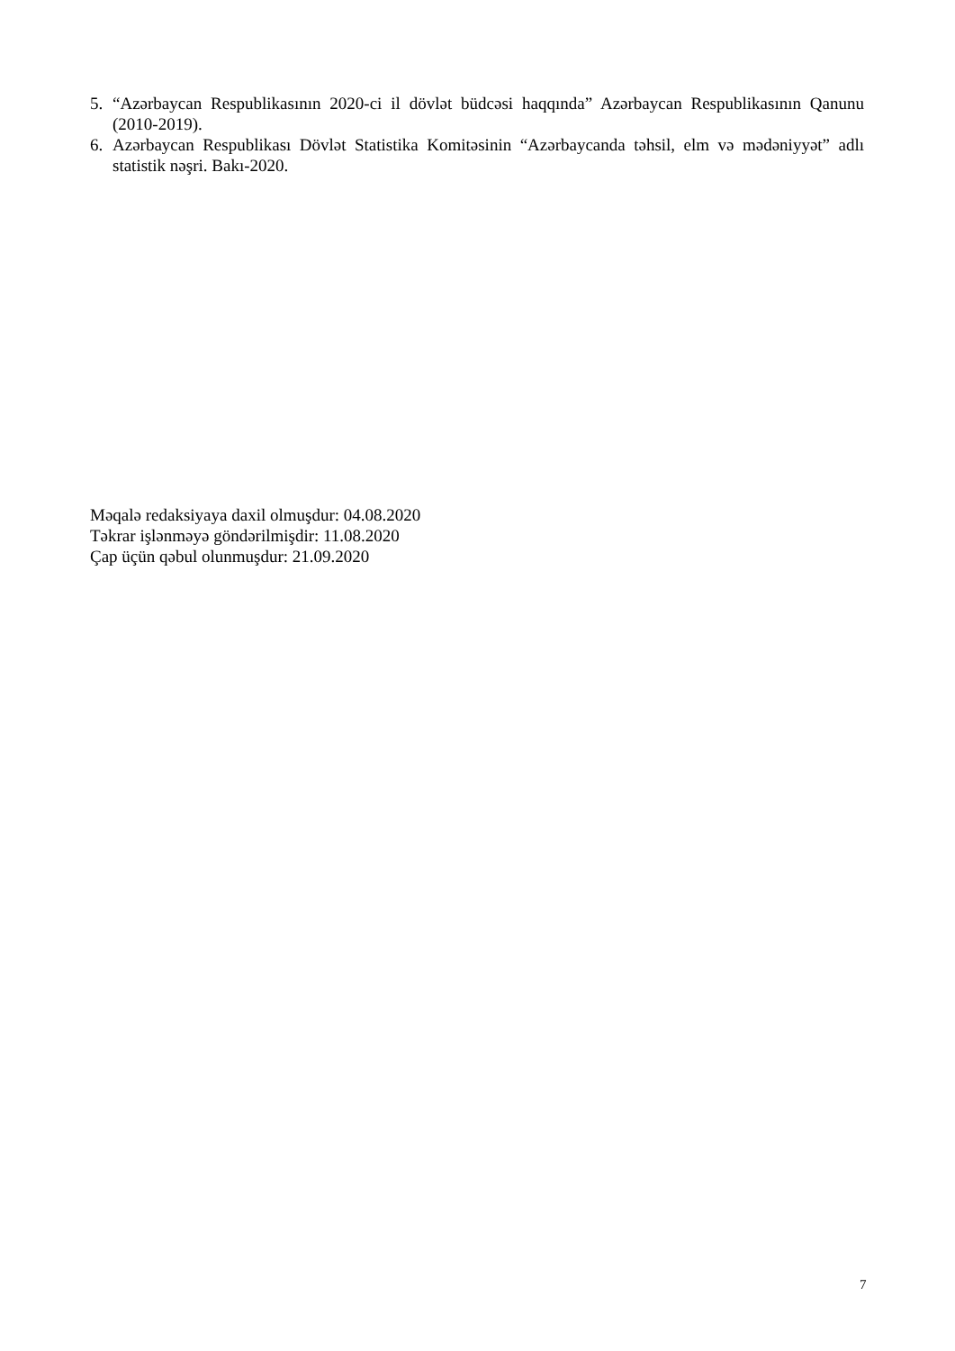5. “Azərbaycan Respublikasının 2020-ci il dövlət büdcəsi haqqında” Azərbaycan Respublikasının Qanunu (2010-2019).
6. Azərbaycan Respublikası Dövlət Statistika Komitəsinin “Azərbaycanda təhsil, elm və mədəniyyət” adlı statistik nəşri. Bakı-2020.
Məqalə redaksiyaya daxil olmuşdur: 04.08.2020
Təkrar işlənməyə göndərilmişdir: 11.08.2020
Çap üçün qəbul olunmuşdur: 21.09.2020
7